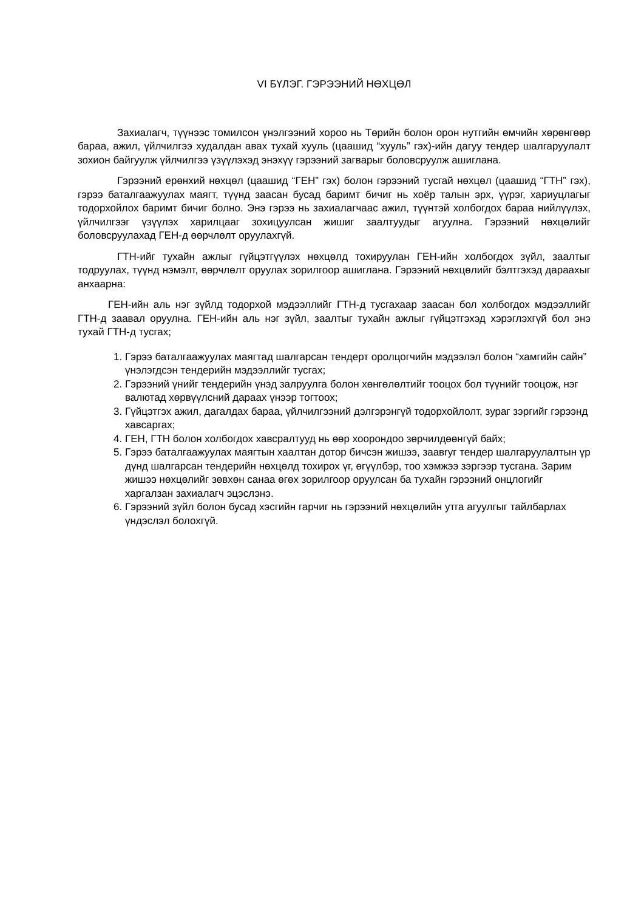VI БҮЛЭГ. ГЭРЭЭНИЙ НӨХЦӨЛ
Захиалагч, түүнээс томилсон үнэлгээний хороо нь Төрийн болон орон нутгийн өмчийн хөрөнгөөр бараа, ажил, үйлчилгээ худалдан авах тухай хууль (цаашид “хууль” гэх)-ийн дагуу тендер шалгаруулалт зохион байгуулж үйлчилгээ үзүүлэхэд энэхүү гэрээний загварыг боловсруулж ашиглана.
Гэрээний ерөнхий нөхцөл (цаашид “ГЕН” гэх) болон гэрээний тусгай нөхцөл (цаашид “ГТН” гэх), гэрээ баталгаажуулах маягт, түүнд заасан бусад баримт бичиг нь хоёр талын эрх, үүрэг, хариуцлагыг тодорхойлох баримт бичиг болно. Энэ гэрээ нь захиалагчаас ажил, түүнтэй холбогдох бараа нийлүүлэх, үйлчилгээг үзүүлэх харилцааг зохицуулсан жишиг заалтуудыг агуулна. Гэрээний нөхцөлийг боловсруулахад ГЕН-д өөрчлөлт оруулахгүй.
ГТН-ийг тухайн ажлыг гүйцэтгүүлэх нөхцөлд тохируулан ГЕН-ийн холбогдох зүйл, заалтыг тодруулах, түүнд нэмэлт, өөрчлөлт оруулах зорилгоор ашиглана. Гэрээний нөхцөлийг бэлтгэхэд дараахыг анхаарна:
ГЕН-ийн аль нэг зүйлд тодорхой мэдээллийг ГТН-д тусгахаар заасан бол холбогдох мэдээллийг ГТН-д заавал оруулна. ГЕН-ийн аль нэг зүйл, заалтыг тухайн ажлыг гүйцэтгэхэд хэрэглэхгүй бол энэ тухай ГТН-д тусгах;
1. Гэрээ баталгаажуулах маягтад шалгарсан тендерт оролцогчийн мэдээлэл болон “хамгийн сайн” үнэлэгдсэн тендерийн мэдээллийг тусгах;
2. Гэрээний үнийг тендерийн үнэд залруулга болон хөнгөлөлтийг тооцох бол түүнийг тооцож, нэг валютад хөрвүүлсний дараах үнээр тогтоох;
3. Гүйцэтгэх ажил, дагалдах бараа, үйлчилгээний дэлгэрэнгүй тодорхойлолт, зураг зэргийг гэрээнд хавсаргах;
4. ГЕН, ГТН болон холбогдох хавсралтууд нь өөр хоорондоо зөрчилдөөнгүй байх;
5. Гэрээ баталгаажуулах маягтын хаалтан дотор бичсэн жишээ, заавryг тендер шалгаруулалтын үр дүнд шалгарсан тендерийн нөхцөлд тохирох үг, өгүүлбэр, тоо хэмжээ зэргээр тусгана. Зарим жишээ нөхцөлийг зөвхөн санаа өгөх зорилгоор оруулсан ба тухайн гэрээний онцлогийг харгалзан захиалагч эцэслэнэ.
6. Гэрээний зүйл болон бусад хэсгийн гарчиг нь гэрээний нөхцөлийн утга агуулгыг тайлбарлах үндэслэл болохгүй.